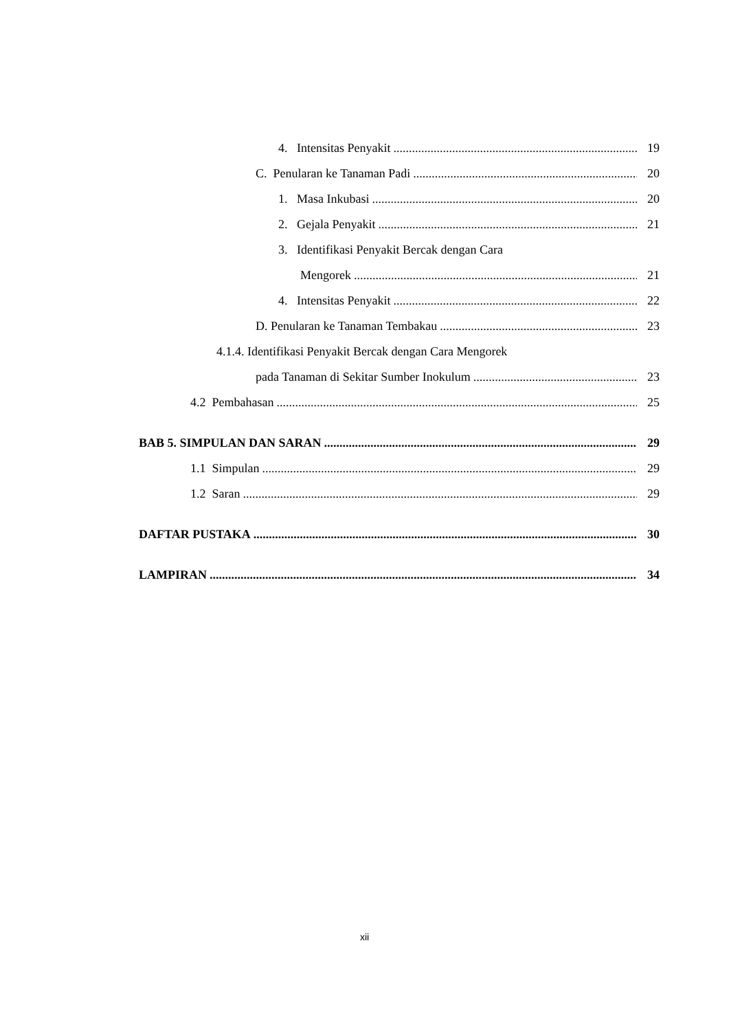4. Intensitas Penyakit 19
C. Penularan ke Tanaman Padi 20
1. Masa Inkubasi 20
2. Gejala Penyakit 21
3. Identifikasi Penyakit Bercak dengan Cara
Mengorek 21
4. Intensitas Penyakit 22
D. Penularan ke Tanaman Tembakau 23
4.1.4. Identifikasi Penyakit Bercak dengan Cara Mengorek
pada Tanaman di Sekitar Sumber Inokulum 23
4.2 Pembahasan 25
BAB 5. SIMPULAN DAN SARAN 29
1.1 Simpulan 29
1.2 Saran 29
DAFTAR PUSTAKA 30
LAMPIRAN 34
xii